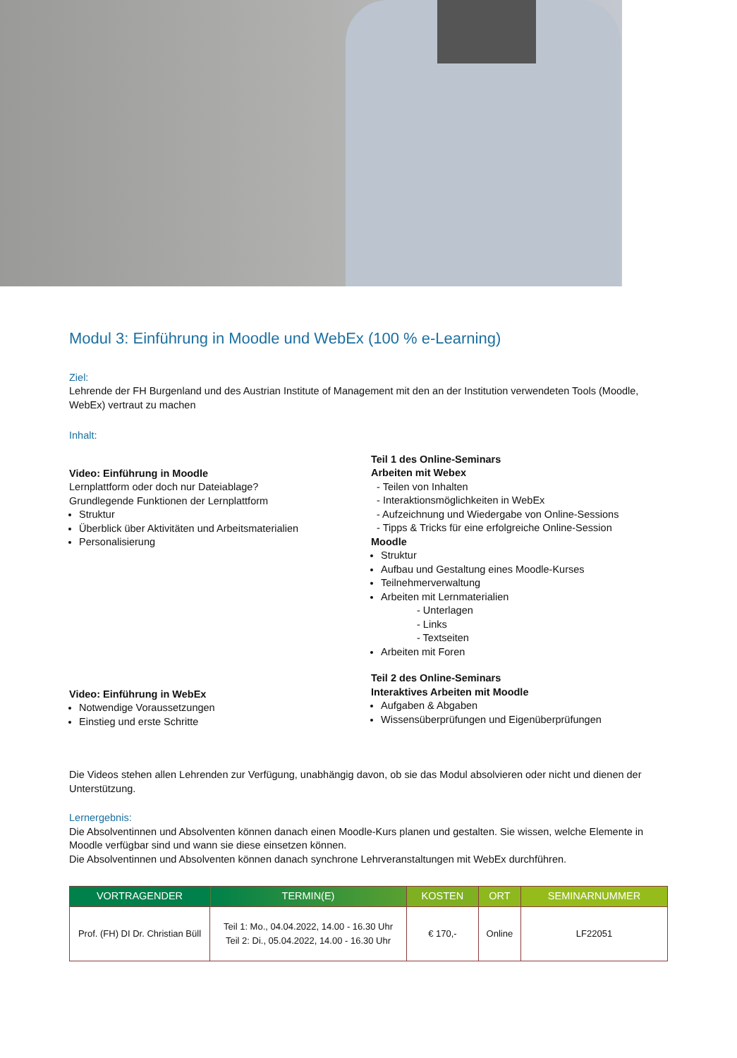Modul 3: Einführung in Moodle und WebEx (100 % e-Learning)
Ziel:
Lehrende der FH Burgenland und des Austrian Institute of Management mit den an der Institution verwendeten Tools (Moodle, WebEx) vertraut zu machen
Inhalt:
Video: Einführung in Moodle
Lernplattform oder doch nur Dateiablage?
Grundlegende Funktionen der Lernplattform
Struktur
Überblick über Aktivitäten und Arbeitsmaterialien
Personalisierung
Video: Einführung in WebEx
Notwendige Voraussetzungen
Einstieg und erste Schritte
Teil 1 des Online-Seminars
Arbeiten mit Webex
- Teilen von Inhalten
- Interaktionsmöglichkeiten in WebEx
- Aufzeichnung und Wiedergabe von Online-Sessions
- Tipps & Tricks für eine erfolgreiche Online-Session
Moodle
Struktur
Aufbau und Gestaltung eines Moodle-Kurses
Teilnehmerverwaltung
Arbeiten mit Lernmaterialien
- Unterlagen
- Links
- Textseiten
Arbeiten mit Foren
Teil 2 des Online-Seminars
Interaktives Arbeiten mit Moodle
Aufgaben & Abgaben
Wissensüberprüfungen und Eigenüberprüfungen
Die Videos stehen allen Lehrenden zur Verfügung, unabhängig davon, ob sie das Modul absolvieren oder nicht und dienen der Unterstützung.
Lernergebnis:
Die Absolventinnen und Absolventen können danach einen Moodle-Kurs planen und gestalten. Sie wissen, welche Elemente in Moodle verfügbar sind und wann sie diese einsetzen können.
Die Absolventinnen und Absolventen können danach synchrone Lehrveranstaltungen mit WebEx durchführen.
| VORTRAGENDER | TERMIN(E) | KOSTEN | ORT | SEMINARNUMMER |
| --- | --- | --- | --- | --- |
| Prof. (FH) DI Dr. Christian Büll | Teil 1: Mo., 04.04.2022, 14.00 - 16.30 Uhr Teil 2: Di., 05.04.2022, 14.00 - 16.30 Uhr | € 170,- | Online | LF22051 |